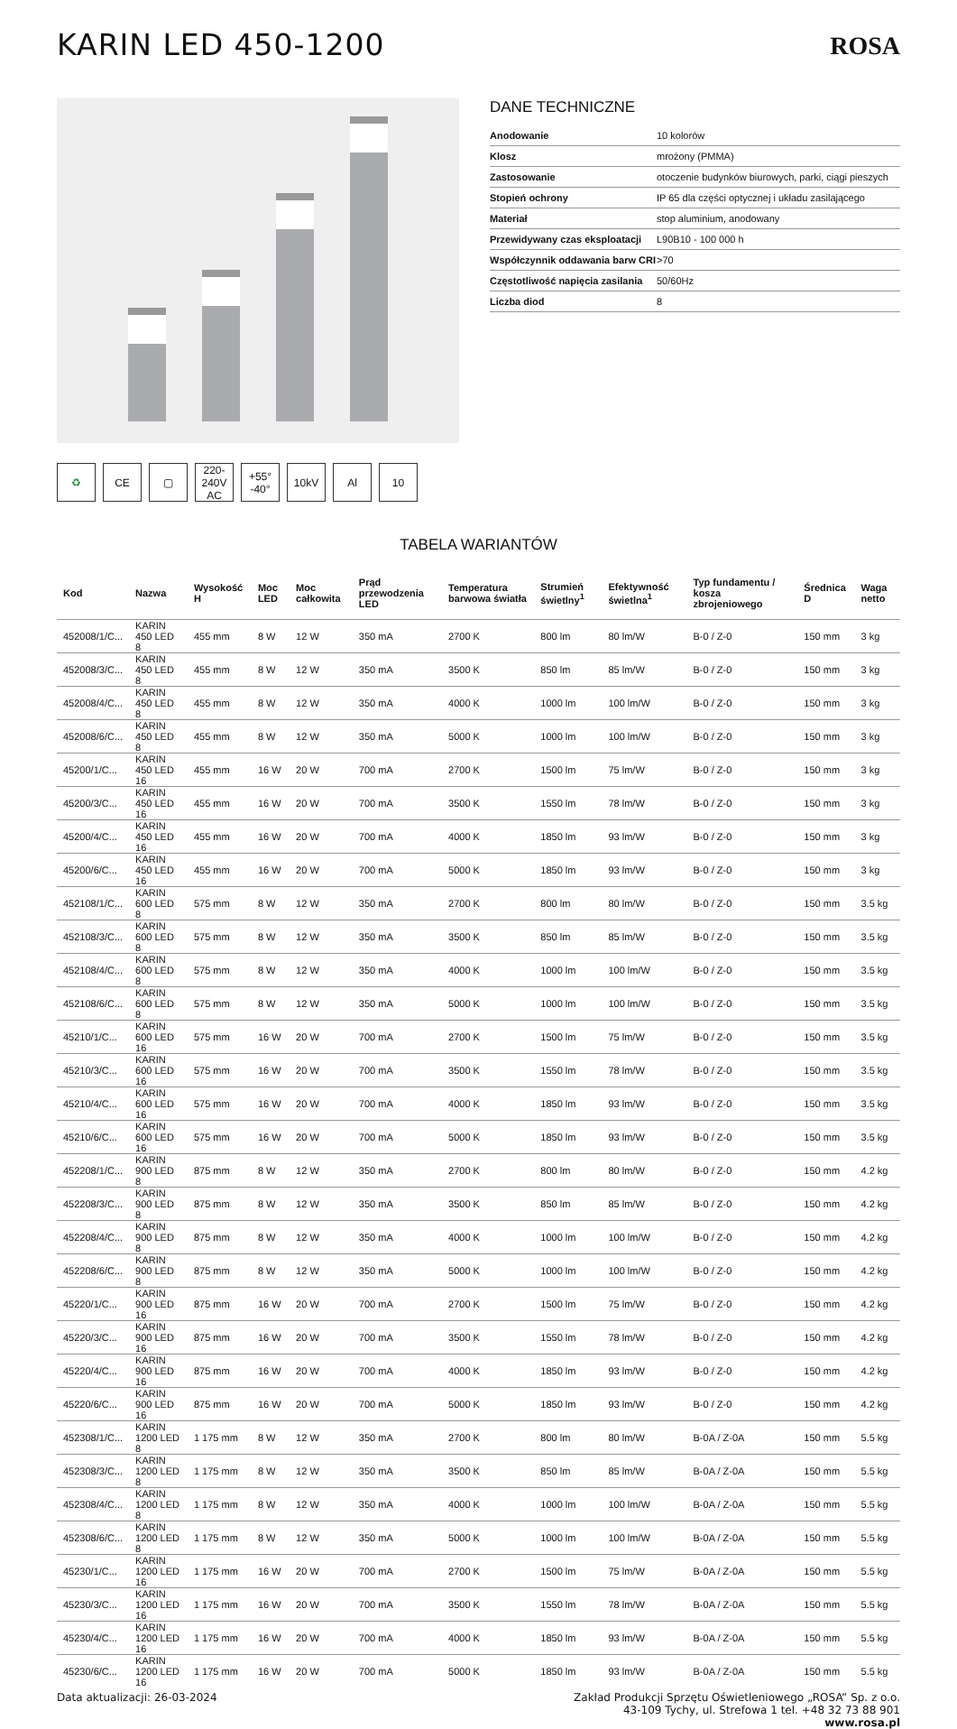KARIN LED 450-1200
ROSA
DANE TECHNICZNE
| Anodowanie | 10 kolorów |
| Klosz | mrożony (PMMA) |
| Zastosowanie | otoczenie budynków biurowych, parki, ciągi pieszych |
| Stopień ochrony | IP 65 dla części optycznej i układu zasilającego |
| Materiał | stop aluminium, anodowany |
| Przewidywany czas eksploatacji | L90B10 - 100 000 h |
| Współczynnik oddawania barw CRI | >70 |
| Częstotliwość napięcia zasilania | 50/60Hz |
| Liczba diod | 8 |
♻ CE ▢ 220-240V AC
+55° -40°
10kV Al 10
TABELA WARIANTÓW
| Kod | Nazwa | Wysokość H | Moc LED | Moc całkowita | Prąd przewodzenia LED | Temperatura barwowa światła | Strumień świetlny<sup>1</sup> | Efektywność świetlna<sup>1</sup> | Typ fundamentu / kosza zbrojeniowego | Średnica D | Waga netto |
| --- | --- | --- | --- | --- | --- | --- | --- | --- | --- | --- | --- |
| 452008/1/C... | KARIN 450 LED 8 | 455 mm | 8 W | 12 W | 350 mA | 2700 K | 800 lm | 80 lm/W | B-0 / Z-0 | 150 mm | 3 kg |
| 452008/3/C... | KARIN 450 LED 8 | 455 mm | 8 W | 12 W | 350 mA | 3500 K | 850 lm | 85 lm/W | B-0 / Z-0 | 150 mm | 3 kg |
| 452008/4/C... | KARIN 450 LED 8 | 455 mm | 8 W | 12 W | 350 mA | 4000 K | 1000 lm | 100 lm/W | B-0 / Z-0 | 150 mm | 3 kg |
| 452008/6/C... | KARIN 450 LED 8 | 455 mm | 8 W | 12 W | 350 mA | 5000 K | 1000 lm | 100 lm/W | B-0 / Z-0 | 150 mm | 3 kg |
| 45200/1/C... | KARIN 450 LED 16 | 455 mm | 16 W | 20 W | 700 mA | 2700 K | 1500 lm | 75 lm/W | B-0 / Z-0 | 150 mm | 3 kg |
| 45200/3/C... | KARIN 450 LED 16 | 455 mm | 16 W | 20 W | 700 mA | 3500 K | 1550 lm | 78 lm/W | B-0 / Z-0 | 150 mm | 3 kg |
| 45200/4/C... | KARIN 450 LED 16 | 455 mm | 16 W | 20 W | 700 mA | 4000 K | 1850 lm | 93 lm/W | B-0 / Z-0 | 150 mm | 3 kg |
| 45200/6/C... | KARIN 450 LED 16 | 455 mm | 16 W | 20 W | 700 mA | 5000 K | 1850 lm | 93 lm/W | B-0 / Z-0 | 150 mm | 3 kg |
| 452108/1/C... | KARIN 600 LED 8 | 575 mm | 8 W | 12 W | 350 mA | 2700 K | 800 lm | 80 lm/W | B-0 / Z-0 | 150 mm | 3.5 kg |
| 452108/3/C... | KARIN 600 LED 8 | 575 mm | 8 W | 12 W | 350 mA | 3500 K | 850 lm | 85 lm/W | B-0 / Z-0 | 150 mm | 3.5 kg |
| 452108/4/C... | KARIN 600 LED 8 | 575 mm | 8 W | 12 W | 350 mA | 4000 K | 1000 lm | 100 lm/W | B-0 / Z-0 | 150 mm | 3.5 kg |
| 452108/6/C... | KARIN 600 LED 8 | 575 mm | 8 W | 12 W | 350 mA | 5000 K | 1000 lm | 100 lm/W | B-0 / Z-0 | 150 mm | 3.5 kg |
| 45210/1/C... | KARIN 600 LED 16 | 575 mm | 16 W | 20 W | 700 mA | 2700 K | 1500 lm | 75 lm/W | B-0 / Z-0 | 150 mm | 3.5 kg |
| 45210/3/C... | KARIN 600 LED 16 | 575 mm | 16 W | 20 W | 700 mA | 3500 K | 1550 lm | 78 lm/W | B-0 / Z-0 | 150 mm | 3.5 kg |
| 45210/4/C... | KARIN 600 LED 16 | 575 mm | 16 W | 20 W | 700 mA | 4000 K | 1850 lm | 93 lm/W | B-0 / Z-0 | 150 mm | 3.5 kg |
| 45210/6/C... | KARIN 600 LED 16 | 575 mm | 16 W | 20 W | 700 mA | 5000 K | 1850 lm | 93 lm/W | B-0 / Z-0 | 150 mm | 3.5 kg |
| 452208/1/C... | KARIN 900 LED 8 | 875 mm | 8 W | 12 W | 350 mA | 2700 K | 800 lm | 80 lm/W | B-0 / Z-0 | 150 mm | 4.2 kg |
| 452208/3/C... | KARIN 900 LED 8 | 875 mm | 8 W | 12 W | 350 mA | 3500 K | 850 lm | 85 lm/W | B-0 / Z-0 | 150 mm | 4.2 kg |
| 452208/4/C... | KARIN 900 LED 8 | 875 mm | 8 W | 12 W | 350 mA | 4000 K | 1000 lm | 100 lm/W | B-0 / Z-0 | 150 mm | 4.2 kg |
| 452208/6/C... | KARIN 900 LED 8 | 875 mm | 8 W | 12 W | 350 mA | 5000 K | 1000 lm | 100 lm/W | B-0 / Z-0 | 150 mm | 4.2 kg |
| 45220/1/C... | KARIN 900 LED 16 | 875 mm | 16 W | 20 W | 700 mA | 2700 K | 1500 lm | 75 lm/W | B-0 / Z-0 | 150 mm | 4.2 kg |
| 45220/3/C... | KARIN 900 LED 16 | 875 mm | 16 W | 20 W | 700 mA | 3500 K | 1550 lm | 78 lm/W | B-0 / Z-0 | 150 mm | 4.2 kg |
| 45220/4/C... | KARIN 900 LED 16 | 875 mm | 16 W | 20 W | 700 mA | 4000 K | 1850 lm | 93 lm/W | B-0 / Z-0 | 150 mm | 4.2 kg |
| 45220/6/C... | KARIN 900 LED 16 | 875 mm | 16 W | 20 W | 700 mA | 5000 K | 1850 lm | 93 lm/W | B-0 / Z-0 | 150 mm | 4.2 kg |
| 452308/1/C... | KARIN 1200 LED 8 | 1 175 mm | 8 W | 12 W | 350 mA | 2700 K | 800 lm | 80 lm/W | B-0A / Z-0A | 150 mm | 5.5 kg |
| 452308/3/C... | KARIN 1200 LED 8 | 1 175 mm | 8 W | 12 W | 350 mA | 3500 K | 850 lm | 85 lm/W | B-0A / Z-0A | 150 mm | 5.5 kg |
| 452308/4/C... | KARIN 1200 LED 8 | 1 175 mm | 8 W | 12 W | 350 mA | 4000 K | 1000 lm | 100 lm/W | B-0A / Z-0A | 150 mm | 5.5 kg |
| 452308/6/C... | KARIN 1200 LED 8 | 1 175 mm | 8 W | 12 W | 350 mA | 5000 K | 1000 lm | 100 lm/W | B-0A / Z-0A | 150 mm | 5.5 kg |
| 45230/1/C... | KARIN 1200 LED 16 | 1 175 mm | 16 W | 20 W | 700 mA | 2700 K | 1500 lm | 75 lm/W | B-0A / Z-0A | 150 mm | 5.5 kg |
| 45230/3/C... | KARIN 1200 LED 16 | 1 175 mm | 16 W | 20 W | 700 mA | 3500 K | 1550 lm | 78 lm/W | B-0A / Z-0A | 150 mm | 5.5 kg |
| 45230/4/C... | KARIN 1200 LED 16 | 1 175 mm | 16 W | 20 W | 700 mA | 4000 K | 1850 lm | 93 lm/W | B-0A / Z-0A | 150 mm | 5.5 kg |
| 45230/6/C... | KARIN 1200 LED 16 | 1 175 mm | 16 W | 20 W | 700 mA | 5000 K | 1850 lm | 93 lm/W | B-0A / Z-0A | 150 mm | 5.5 kg |
Data aktualizacji: 26-03-2024 Zakład Produkcji Sprzętu Oświetleniowego „ROSA” Sp. z o.o.
43-109 Tychy, ul. Strefowa 1 tel. +48 32 73 88 901
www.rosa.pl